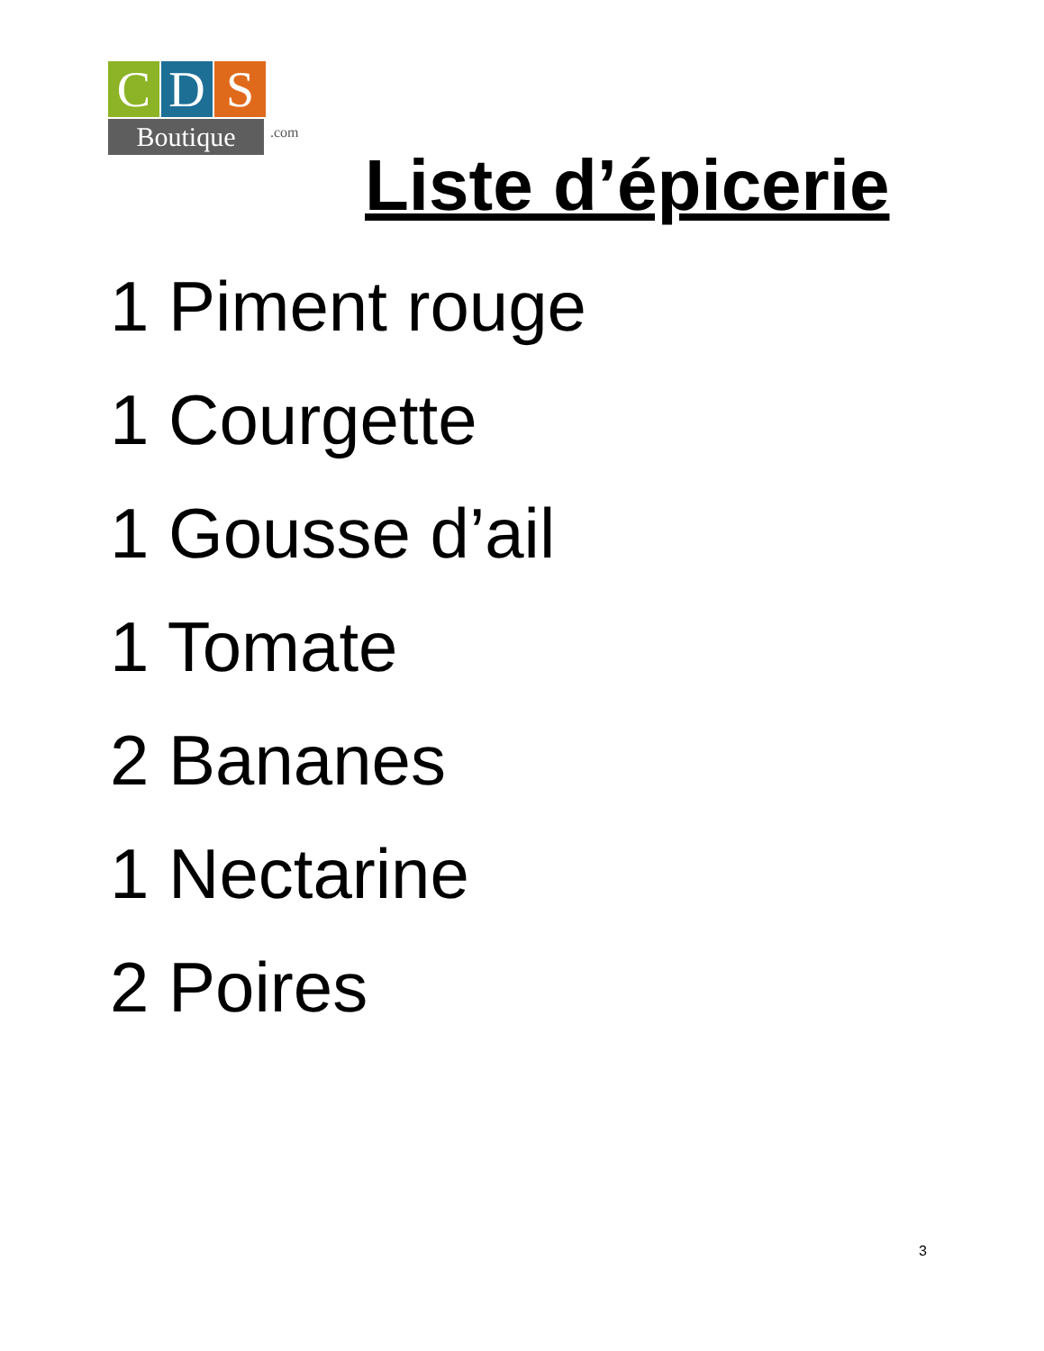C D S
Boutique
.com
Liste d’épicerie
1 Piment rouge
1 Courgette
1 Gousse d’ail
1 Tomate
2 Bananes
1 Nectarine
2 Poires
3